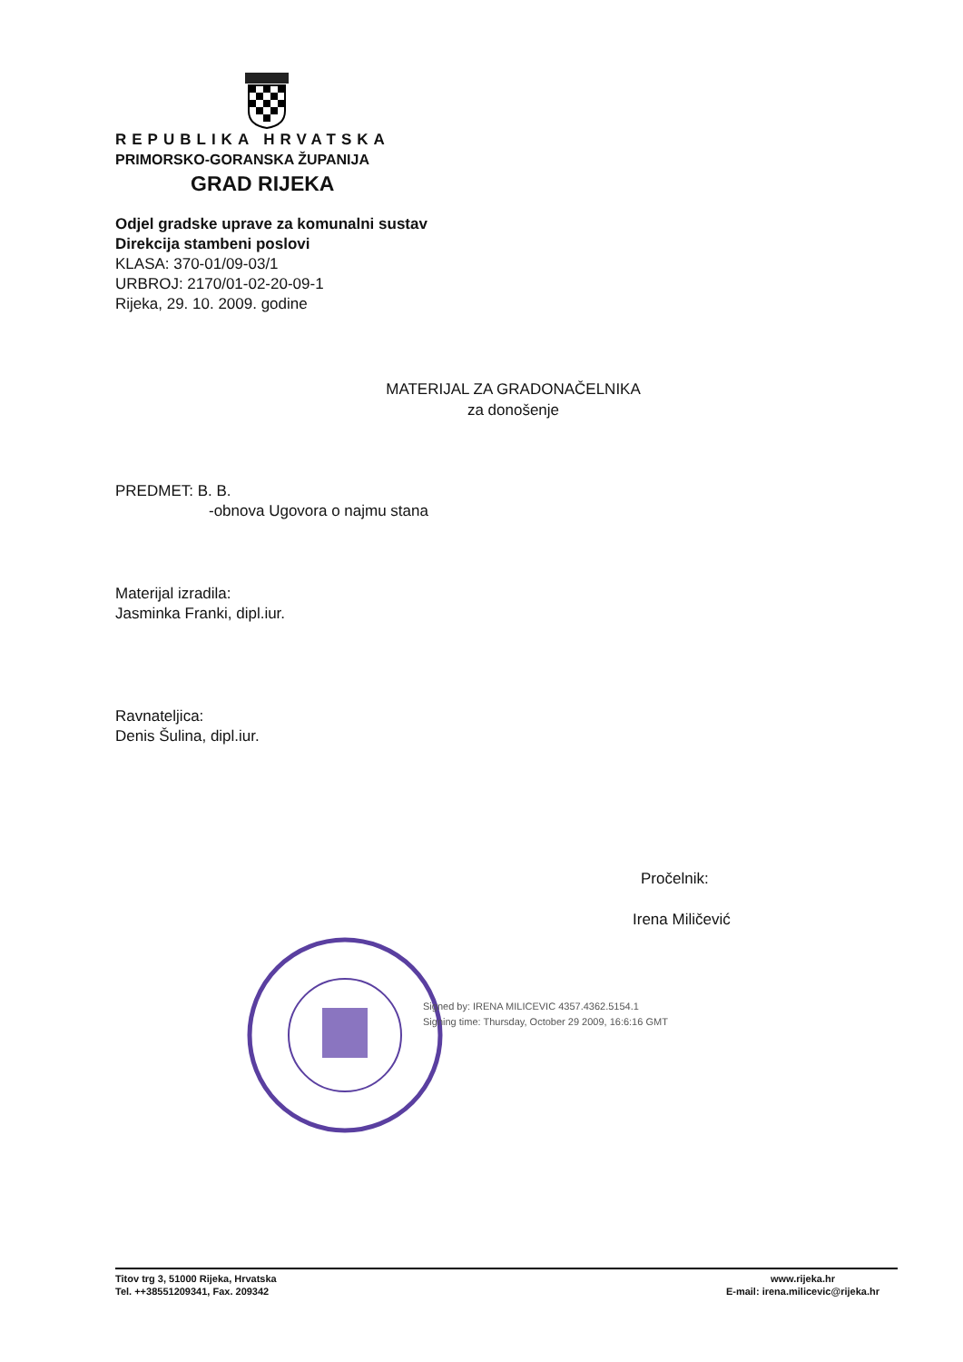REPUBLIKA HRVATSKA
PRIMORSKO-GORANSKA ŽUPANIJA
GRAD RIJEKA
Odjel gradske uprave za komunalni sustav
Direkcija stambeni poslovi
KLASA: 370-01/09-03/1
URBROJ: 2170/01-02-20-09-1
Rijeka, 29. 10. 2009. godine
MATERIJAL ZA GRADONAČELNIKA
za donošenje
PREDMET: B. B.
-obnova Ugovora o najmu stana
Materijal izradila:
Jasminka Franki, dipl.iur.
Ravnateljica:
Denis Šulina, dipl.iur.
Pročelnik:
Irena Miličević
Signed by: IRENA MILICEVIC 4357.4362.5154.1
Signing time: Thursday, October 29 2009, 16:6:16 GMT
Titov trg 3, 51000 Rijeka, Hrvatska
Tel. ++38551209341, Fax. 209342
www.rijeka.hr
E-mail: irena.milicevic@rijeka.hr